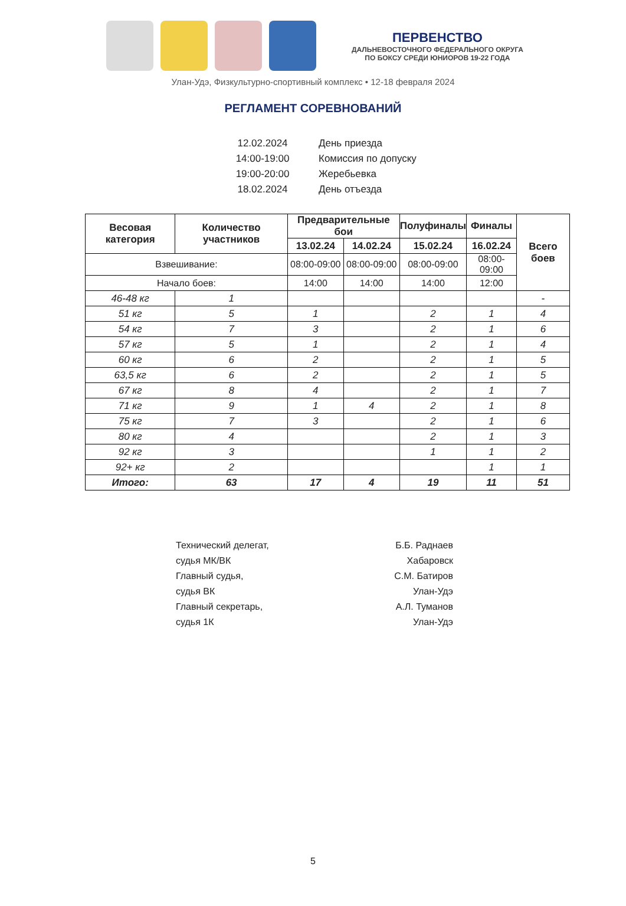ПЕРВЕНСТВО
ДАЛЬНЕВОСТОЧНОГО ФЕДЕРАЛЬНОГО ОКРУГА
ПО БОКСУ СРЕДИ ЮНИОРОВ 19-22 ГОДА
Улан-Удэ, Физкультурно-спортивный комплекс • 12-18 февраля 2024
РЕГЛАМЕНТ СОРЕВНОВАНИЙ
| 12.02.2024 | День приезда |
| 14:00-19:00 | Комиссия по допуску |
| 19:00-20:00 | Жеребьевка |
| 18.02.2024 | День отъезда |
| Весовая категория | Количество участников | Предварительные бои | | Полуфиналы | Финалы | Всего боев |
| --- | --- | --- | --- | --- | --- | --- |
| | | 13.02.24 | 14.02.24 | 15.02.24 | 16.02.24 | |
| Взвешивание: | | 08:00-09:00 | 08:00-09:00 | 08:00-09:00 | 08:00-09:00 | |
| Начало боев: | | 14:00 | 14:00 | 14:00 | 12:00 | |
| 46-48 кг | 1 | | | | | - |
| 51 кг | 5 | 1 | | 2 | 1 | 4 |
| 54 кг | 7 | 3 | | 2 | 1 | 6 |
| 57 кг | 5 | 1 | | 2 | 1 | 4 |
| 60 кг | 6 | 2 | | 2 | 1 | 5 |
| 63,5 кг | 6 | 2 | | 2 | 1 | 5 |
| 67 кг | 8 | 4 | | 2 | 1 | 7 |
| 71 кг | 9 | 1 | 4 | 2 | 1 | 8 |
| 75 кг | 7 | 3 | | 2 | 1 | 6 |
| 80 кг | 4 | | | 2 | 1 | 3 |
| 92 кг | 3 | | | 1 | 1 | 2 |
| 92+ кг | 2 | | | | 1 | 1 |
| Итого: | 63 | 17 | 4 | 19 | 11 | 51 |
Технический делегат,
судья МК/ВК
Главный судья,
судья ВК
Главный секретарь,
судья 1К
Б.Б. Раднаев
Хабаровск
С.М. Батиров
Улан-Удэ
А.Л. Туманов
Улан-Удэ
5